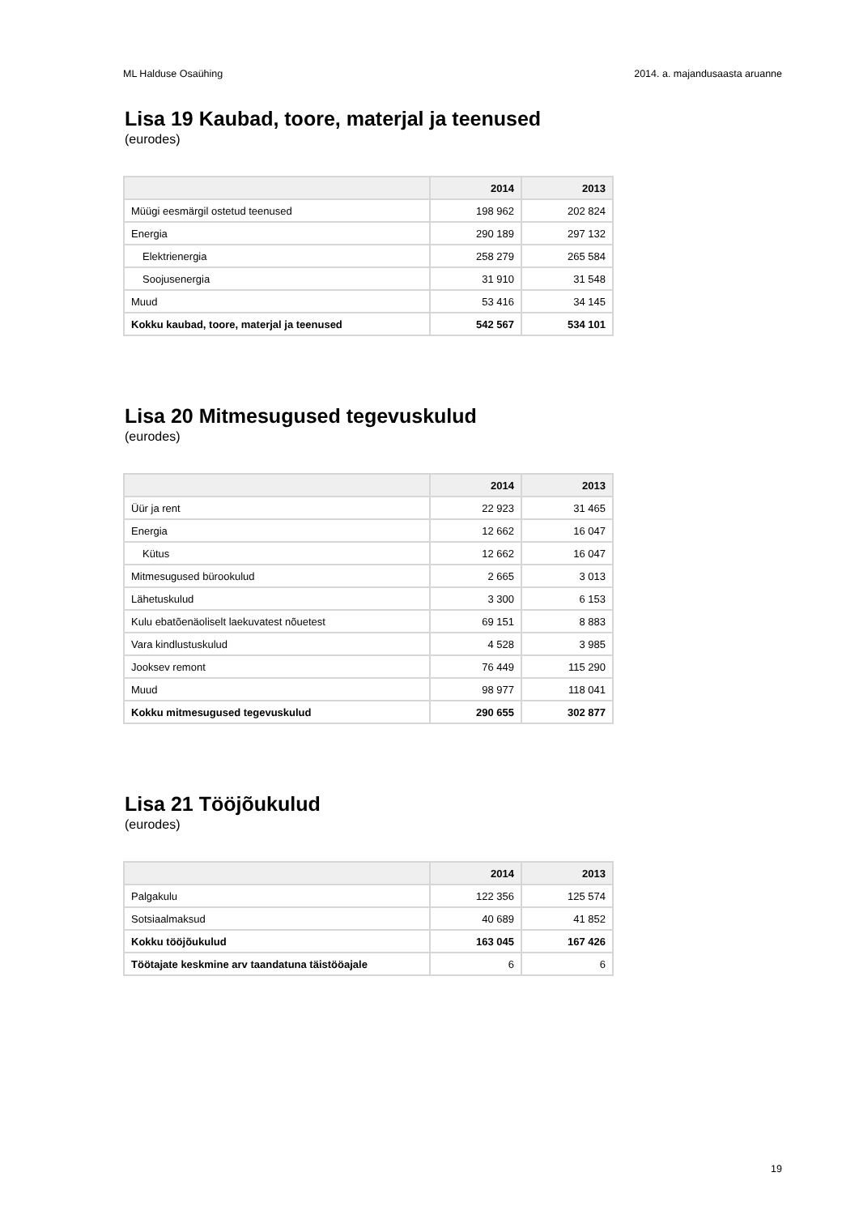ML Halduse Osaühing 2014. a. majandusaasta aruanne
Lisa 19 Kaubad, toore, materjal ja teenused
(eurodes)
| | 2014 | 2013 |
| --- | --- | --- |
| Müügi eesmärgil ostetud teenused | 198 962 | 202 824 |
| Energia | 290 189 | 297 132 |
| Elektrienergia | 258 279 | 265 584 |
| Soojusenergia | 31 910 | 31 548 |
| Muud | 53 416 | 34 145 |
| Kokku kaubad, toore, materjal ja teenused | 542 567 | 534 101 |
Lisa 20 Mitmesugused tegevuskulud
(eurodes)
| | 2014 | 2013 |
| --- | --- | --- |
| Üür ja rent | 22 923 | 31 465 |
| Energia | 12 662 | 16 047 |
| Kütus | 12 662 | 16 047 |
| Mitmesugused bürookulud | 2 665 | 3 013 |
| Lähetuskulud | 3 300 | 6 153 |
| Kulu ebatõenäoliselt laekuvatest nõuetest | 69 151 | 8 883 |
| Vara kindlustuskulud | 4 528 | 3 985 |
| Jooksev remont | 76 449 | 115 290 |
| Muud | 98 977 | 118 041 |
| Kokku mitmesugused tegevuskulud | 290 655 | 302 877 |
Lisa 21 Tööjõukulud
(eurodes)
| | 2014 | 2013 |
| --- | --- | --- |
| Palgakulu | 122 356 | 125 574 |
| Sotsiaalmaksud | 40 689 | 41 852 |
| Kokku tööjõukulud | 163 045 | 167 426 |
| Töötajate keskmine arv taandatuna täistööajale | 6 | 6 |
19